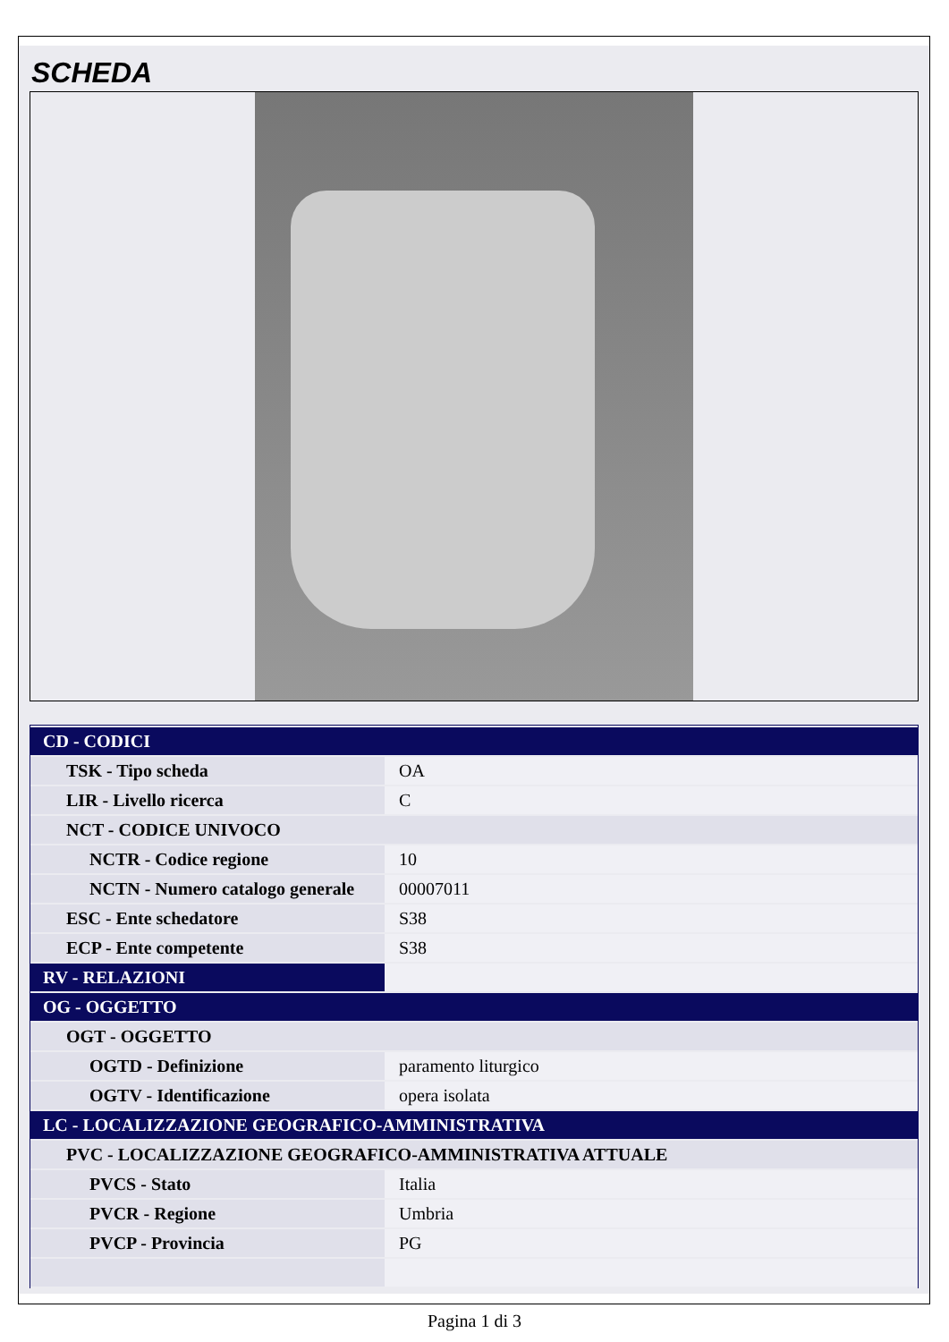SCHEDA
| CD - CODICI | |
| TSK - Tipo scheda | OA |
| LIR - Livello ricerca | C |
| NCT - CODICE UNIVOCO | |
| NCTR - Codice regione | 10 |
| NCTN - Numero catalogo generale | 00007011 |
| ESC - Ente schedatore | S38 |
| ECP - Ente competente | S38 |
| RV - RELAZIONI | |
| OG - OGGETTO | |
| OGT - OGGETTO | |
| OGTD - Definizione | paramento liturgico |
| OGTV - Identificazione | opera isolata |
| LC - LOCALIZZAZIONE GEOGRAFICO-AMMINISTRATIVA | |
| PVC - LOCALIZZAZIONE GEOGRAFICO-AMMINISTRATIVA ATTUALE | |
| PVCS - Stato | Italia |
| PVCR - Regione | Umbria |
| PVCP - Provincia | PG |
Pagina 1 di 3